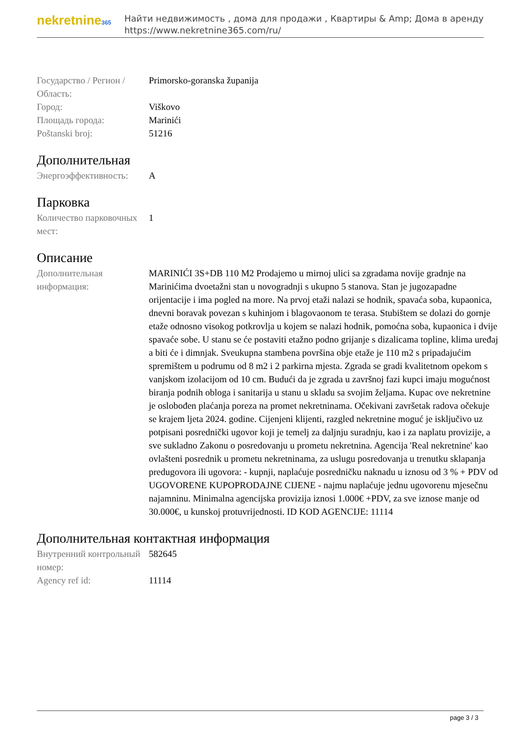nekretnine365
Найти недвижимость , дома для продажи , Квартиры & Amp; Дома в аренду
https://www.nekretnine365.com/ru/
| Государство / Регион / Область: | Primorsko-goranska županija |
| Город: | Viškovo |
| Площадь города: | Marinići |
| Poštanski broj: | 51216 |
Дополнительная
| Энергоэффективность: | A |
Парковка
| Количество парковочных мест: | 1 |
Описание
| Дополнительная информация: | MARINIĆI 3S+DB 110 M2 Prodajemo u mirnoj ulici sa zgradama novije gradnje na Marinićima dvoetažni stan u novogradnji s ukupno 5 stanova. Stan je jugozapadne orijentacije i ima pogled na more. Na prvoj etaži nalazi se hodnik, spavaća soba, kupaonica, dnevni boravak povezan s kuhinjom i blagovaonom te terasa. Stubištem se dolazi do gornje etaže odnosno visokog potkrovlja u kojem se nalazi hodnik, pomoćna soba, kupaonica i dvije spavaće sobe. U stanu se će postaviti etažno podno grijanje s dizalicama topline, klima uređaj a biti će i dimnjak. Sveukupna stambena površina obje etaže je 110 m2 s pripadajućim spremištem u podrumu od 8 m2 i 2 parkirna mjesta. Zgrada se gradi kvalitetnom opekom s vanjskom izolacijom od 10 cm. Budući da je zgrada u završnoj fazi kupci imaju mogućnost biranja podnih obloga i sanitarija u stanu u skladu sa svojim željama. Kupac ove nekretnine je oslobođen plaćanja poreza na promet nekretninama. Očekivani završetak radova očekuje se krajem ljeta 2024. godine. Cijenjeni klijenti, razgled nekretnine moguć je isključivo uz potpisani posrednički ugovor koji je temelj za daljnju suradnju, kao i za naplatu provizije, a sve sukladno Zakonu o posredovanju u prometu nekretnina. Agencija 'Real nekretnine' kao ovlašteni posrednik u prometu nekretninama, za uslugu posredovanja u trenutku sklapanja predugovora ili ugovora: - kupnji, naplaćuje posredničku naknadu u iznosu od 3 % + PDV od UGOVORENE KUPOPRODAJNE CIJENE - najmu naplaćuje jednu ugovorenu mjesečnu najamninu. Minimalna agencijska provizija iznosi 1.000€ +PDV, za sve iznose manje od 30.000€, u kunskoj protuvrijednosti. ID KOD AGENCIJE: 11114 |
Дополнительная контактная информация
| Внутренний контрольный номер: | 582645 |
| Agency ref id: | 11114 |
page 3 / 3